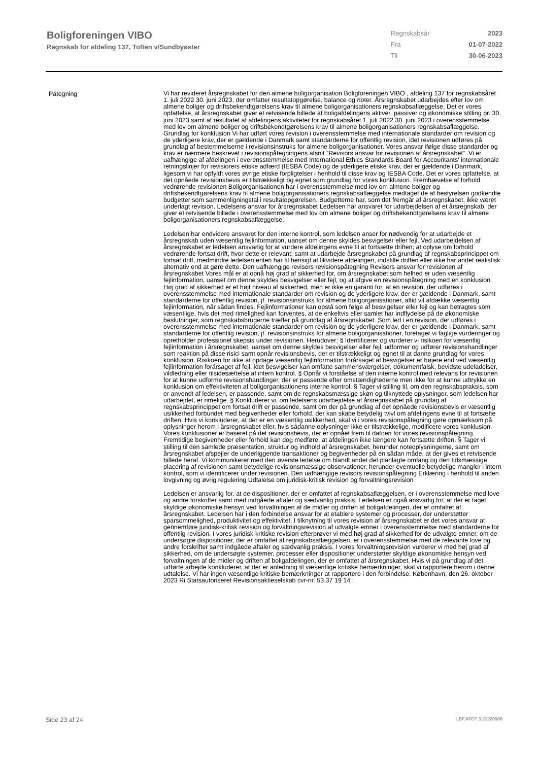Boligforeningen VIBO
Regnskab for afdeling 137, Toften v/Sundbyøster
Regnskabsår 2023
Fra 01-07-2022
Til 30-06-2023
Påtegning
Vi har revideret årsregnskabet for den almene boligorganisation Boligforeningen VIBO , afdeling 137 for regnskabsåret 1. juli 2022 30. juni 2023, der omfatter resultatopgørelse, balance og noter. Årsregnskabet udarbejdes efter lov om almene boliger og driftsbekendtgørelsens krav til almene boligorganisationers regnskabsaflæggelse. Det er vores opfattelse, at årsregnskabet giver et retvisende billede af boligafdelingens aktiver, passiver og økonomiske stilling pr. 30. juni 2023 samt af resultatet af afdelingens aktiviteter for regnskabsåret 1. juli 2022 30. juni 2023 i overensstemmelse med lov om almene boliger og driftsbekendtgørelsens krav til almene boligorganisationers regnskabsaflæggelse. Grundlag for konklusion Vi har udført vores revision i overensstemmelse med internationale standarder om revision og de yderligere krav, der er gældende i Danmark samt standarderne for offentlig revision, idet revisionen udføres på grundlag af bestemmelserne i revisionsinstruks for almene boligorganisationer. Vores ansvar ifølge disse standarder og krav er nærmere beskrevet i revisionspåtegningens afsnit ”Revisors ansvar for revisionen af årsregnskabet”. Vi er uafhængige af afdelingen i overensstemmelse med International Ethics Standards Board for Accountants' internationale retningslinjer for revisiorers etiske adfærd (IESBA Code) og de yderligere etiske krav, der er gældende i Danmark, ligesom vi har opfyldt vores øvrige etiske forpligtelser i henhold til disse krav og IESBA Code. Det er vores opfattelse, at det opnåede revisionsbevis er tilstrækkeligt og egnet som grundlag for vores konklusion. Fremhævelse af forhold vedrørende revisionen Boligorganisationen har i overensstemmelse med lov om almene boliger og driftsbekendtgørelsens krav til almene boligorganisationers regnskabsaflæggelse medtaget de af bestyrelsen godkendte budgetter som sammenligningstal i resultatopgørelsen. Budgetterne har, som det fremgår af årsregnskabet, ikke været underlagt revision. Ledelsens ansvar for årsregnskabet Ledelsen har ansvaret for udarbejdelsen af et årsregnskab, der giver et retvisende billede i overensstemmelse med lov om almene boliger og driftsbekendtgørelsens krav til almene boligorganisationers regnskabsaflæggelse.
Ledelsen har endvidere ansvaret for den interne kontrol, som ledelsen anser for nødvendig for at udarbejde et årsregnskab uden væsentlig fejlinformation, uanset om denne skyldes besvigelser eller fejl. Ved udarbejdelsen af årsregnskabet er ledelsen ansvarlig for at vurdere afdelingens evne til at fortsætte driften; at oplyse om forhold vedrørende fortsat drift, hvor dette er relevant; samt at udarbejde årsregnskabet på grundlag af regnskabsprincippet om fortsat drift, medmindre ledelsen enten har til hensigt at likvidere afdelingen, indstille driften eller ikke har andet realistisk alternativ end at gøre dette. Den uafhængige revisors revisionspåtegning Revisors ansvar for revisionen af årsregnskabet Vores mål er at opnå høj grad af sikkerhed for, om årsregnskabet som helhed er uden væsentlig fejlinformation, uanset om denne skyldes besvigelser eller fejl, og at afgive en revisionspåtegning med en konklusion. Høj grad af sikkerhed er et højt niveau af sikkerhed, men er ikke en garanti for, at en revision, der udføres i overensstemmelse med internationale standarder om revision og de yderligere krav, der er gældende i Danmark, samt standarderne for offentlig revision, jf. revisionsinstruks for almene boligorganisationer, altid vil afdække væsentlig fejlinformation, når sådan findes. Fejlinformationer kan opstå som følge af besvigelser eller fejl og kan betragtes som væsentlige, hvis det med rimelighed kan forventes, at de enkeltvis eller samlet har indflydelse på de økonomiske beslutninger, som regnskabsbrugerne træffer på grundlag af årsregnskabet. Som led i en revision, der udføres i overensstemmelse med internationale standarder om revision og de yderligere krav, der er gældende i Danmark, samt standarderne for offentlig revision, jf. revisionsinstruks for almene boligorganisationer, foretager vi faglige vurderinger og opretholder professionel skepsis under revisionen. Herudover: § Identificerer og vurderer vi risikoen for væsentlig fejlinformation i årsregnskabet, uanset om denne skyldes besvigelser eller fejl, udformer og udfører revisionshandlinger som reaktion på disse risici samt opnår revisionsbevis, der er tilstrækkeligt og egnet til at danne grundlag for vores konklusion. Risikoen for ikke at opdage væsentlig fejlinformation forårsaget af besvigelser er højere end ved væsentlig fejlinformation forårsaget af fejl, idet besvigelser kan omfatte sammensværgelser, dokumentfalsk, bevidste udeladelser, vildledning eller tilsidesættelse af intern kontrol. § Opnår vi forståelse af den interne kontrol med relevans for revisionen for at kunne udforme revisionshandlinger, der er passende efter omstændighederne men ikke for at kunne udtrykke en konklusion om effektiviteten af boligorganisationens interne kontrol. § Tager vi stilling til, om den regnskabspraksis, som er anvendt af ledelsen, er passende, samt om de regnskabsmæssige skøn og tilknyttede oplysninger, som ledelsen har udarbejdet, er rimelige. § Konkluderer vi, om ledelsens udarbejdelse af årsregnskabet på grundlag af regnskabsprincippet om fortsat drift er passende, samt om der på grundlag af det opnåede revisionsbevis er væsentlig usikkerhed forbundet med begivenheder eller forhold, der kan skabe betydelig tvivl om afdelingens evne til at fortsætte driften. Hvis vi konkluderer, at der er en væsentlig usikkerhed, skal vi i vores revisionspåtegning gøre opmærksom på oplysninger herom i årsregnskabet eller, hvis sådanne oplysninger ikke er tilstrækkelige, modificere vores konklusion. Vores konklusioner er baseret på det revisionsbevis, der er opnået frem til datoen for vores revisionspåtegning. Fremtidige begivenheder eller forhold kan dog medføre, at afdelingen ikke længere kan fortsætte driften. § Tager vi stilling til den samlede præsentation, struktur og indhold af årsregnskabet, herunder noteoplysningerne, samt om årsregnskabet afspejler de underliggende transaktioner og begivenheder på en sådan måde, at der gives et retvisende billede heraf. Vi kommunikerer med den øverste ledelse om blandt andet det planlagte omfang og den tidsmæssige placering af revisionen samt betydelige revisionsmæssige observationer, herunder eventuelle betydelige mangler i intern kontrol, som vi identificerer under revisionen. Den uafhængige revisors revisionspåtegning Erklæring i henhold til anden lovgivning og øvrig regulering Udtalelse om juridisk-kritisk revision og forvaltningsrevision
Ledelsen er ansvarlig for, at de dispositioner, der er omfattet af regnskabsaflæggelsen, er i overensstemmelse med love og andre forskrifter samt med indgåede aftaler og sædvanlig praksis. Ledelsen er også ansvarlig for, at der er taget skyldige økonomiske hensyn ved forvaltningen af de midler og driften af boligafdelingen, der er omfattet af årsregnskabet. Ledelsen har i den forbindelse ansvar for at etablere systemer og processer, der understøtter sparsommelighed, produktivitet og effektivitet. I tilknytning til vores revision af årsregnskabet er det vores ansvar at gennemføre juridisk-kritisk revision og forvaltningsrevision af udvalgte emner i overensstemmelse med standarderne for offentlig revision. I vores juridisk-kritiske revision efterprøver vi med høj grad af sikkerhed for de udvalgte emner, om de undersøgte dispositioner, der er omfattet af regnskabsaflæggelsen, er i overensstemmelse med de relevante love og andre forskrifter samt indgåede aftaler og sædvanlig praksis. I vores forvaltningsrevision vurderer vi med høj grad af sikkerhed, om de undersøgte systemer, processer eller dispositioner understøtter skyldige økonomiske hensyn ved forvaltningen af de midler og driften af boligafdelingen, der er omfattet af årsregnskabet. Hvis vi på grundlag af det udførte arbejde konkluderer, at der er anledning til væsentlige kritiske bemærkninger, skal vi rapportere herom i denne udtalelse. Vi har ingen væsentlige kritiske bemærkninger at rapportere i den forbindelse. København, den 26. oktober 2023 Ri Statsautoriseret Revisionsaktieselskab cvr-nr. 53 37 19 14 ;
Side 23 af 24 LBF.AFD7.3.20220906